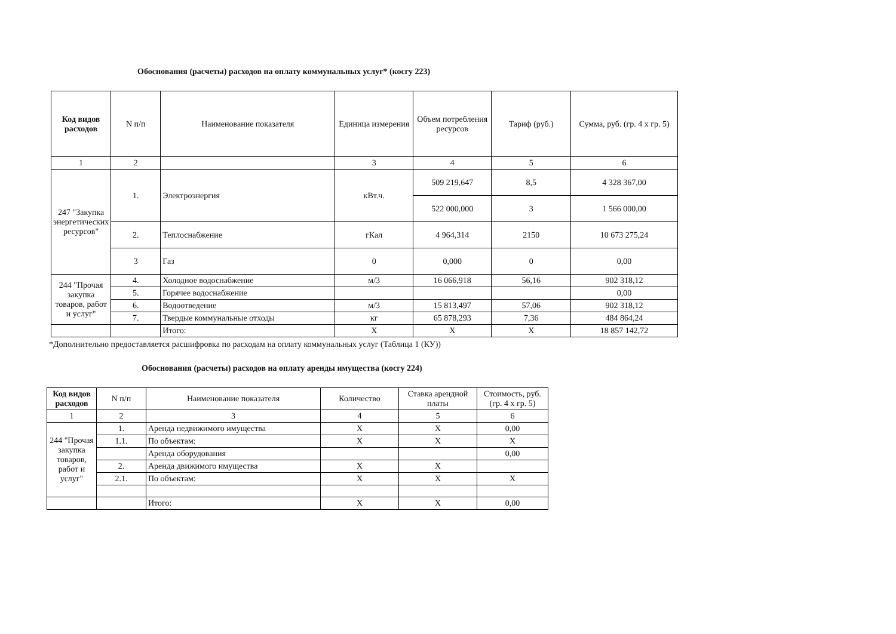Обоснования (расчеты) расходов на оплату коммунальных услуг* (косгу 223)
| Код видов расходов | N п/п | Наименование показателя | Единица измерения | Объем потребления ресурсов | Тариф (руб.) | Сумма, руб. (гр. 4 x гр. 5) |
| --- | --- | --- | --- | --- | --- | --- |
| 1 | 2 | | 3 | 4 | 5 | 6 |
| 247 "Закупка энергетических ресурсов" | 1. | Электроэнергия | кВт.ч. | 509 219,647 | 8,5 | 4 328 367,00 |
| | | | | 522 000,000 | 3 | 1 566 000,00 |
| | 2. | Теплоснабжение | гКал | 4 964,314 | 2150 | 10 673 275,24 |
| | 3 | Газ | 0 | 0,000 | 0 | 0,00 |
| 244 "Прочая закупка товаров, работ и услуг" | 4. | Холодное водоснабжение | м/3 | 16 066,918 | 56,16 | 902 318,12 |
| | 5. | Горячее водоснабжение | | | | 0,00 |
| | 6. | Водоотведение | м/3 | 15 813,497 | 57,06 | 902 318,12 |
| | 7. | Твердые коммунальные отходы | кг | 65 878,293 | 7,36 | 484 864,24 |
| | | Итого: | X | X | X | 18 857 142,72 |
*Дополнительно предоставляется расшифровка по расходам на оплату коммунальных услуг (Таблица 1 (КУ))
Обоснования (расчеты) расходов на оплату аренды имущества (косгу 224)
| Код видов расходов | N п/п | Наименование показателя | Количество | Ставка арендной платы | Стоимость, руб. (гр. 4 x гр. 5) |
| --- | --- | --- | --- | --- | --- |
| 1 | 2 | 3 | 4 | 5 | 6 |
| 244 "Прочая закупка товаров, работ и услуг" | 1. | Аренда недвижимого имущества | X | X | 0,00 |
| | 1.1. | По объектам: | X | X | X |
| | | Аренда оборудования | | | 0,00 |
| | 2. | Аренда движимого имущества | X | X | |
| | 2.1. | По объектам: | X | X | X |
| | | Итого: | X | X | 0,00 |